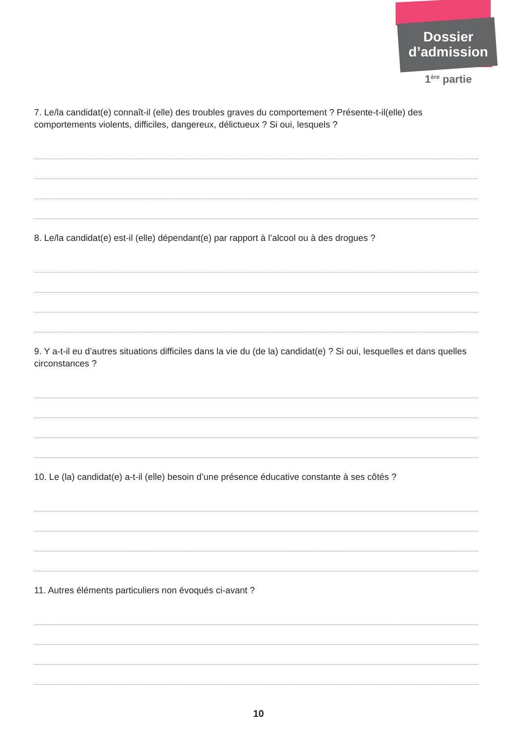Dossier
d’admission
1<sup>ère</sup> partie
7. Le/la candidat(e) connaît-il (elle) des troubles graves du comportement ? Présente-t-il(elle) des comportements violents, difficiles, dangereux, délictueux ? Si oui, lesquels ?
8. Le/la candidat(e) est-il (elle) dépendant(e) par rapport à l’alcool ou à des drogues ?
9. Y a-t-il eu d’autres situations difficiles dans la vie du (de la) candidat(e) ? Si oui, lesquelles et dans quelles circonstances ?
10. Le (la) candidat(e) a-t-il (elle) besoin d’une présence éducative constante à ses côtés ?
11. Autres éléments particuliers non évoqués ci-avant ?
10